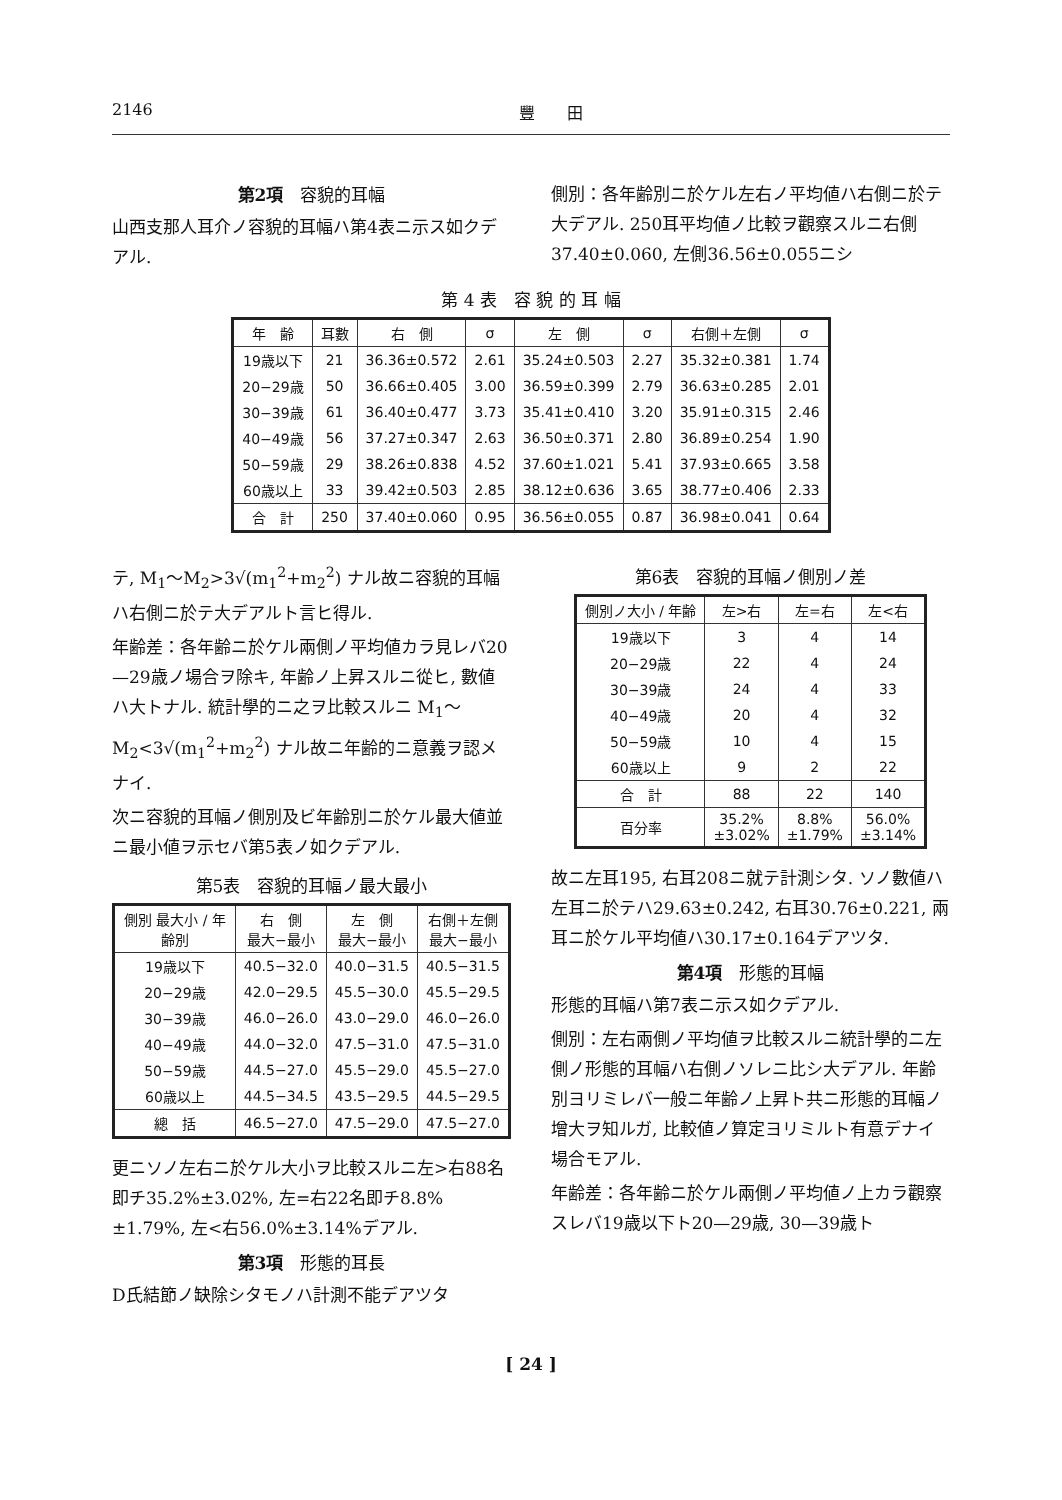2146 豐　　田
第2項　容貌的耳幅
山西支那人耳介ノ容貌的耳幅ハ第4表ニ示ス如クデアル.
側別：各年齢別ニ於ケル左右ノ平均値ハ右側ニ於テ大デアル. 250耳平均値ノ比較ヲ觀察スルニ右側37.40±0.060, 左側36.56±0.055ニシ
第 4 表　容 貌 的 耳 幅
| 年 齢 | 耳數 | 右 側 | σ | 左 側 | σ | 右側＋左側 | σ |
| --- | --- | --- | --- | --- | --- | --- | --- |
| 19歳以下 | 21 | 36.36±0.572 | 2.61 | 35.24±0.503 | 2.27 | 35.32±0.381 | 1.74 |
| 20−29歳 | 50 | 36.66±0.405 | 3.00 | 36.59±0.399 | 2.79 | 36.63±0.285 | 2.01 |
| 30−39歳 | 61 | 36.40±0.477 | 3.73 | 35.41±0.410 | 3.20 | 35.91±0.315 | 2.46 |
| 40−49歳 | 56 | 37.27±0.347 | 2.63 | 36.50±0.371 | 2.80 | 36.89±0.254 | 1.90 |
| 50−59歳 | 29 | 38.26±0.838 | 4.52 | 37.60±1.021 | 5.41 | 37.93±0.665 | 3.58 |
| 60歳以上 | 33 | 39.42±0.503 | 2.85 | 38.12±0.636 | 3.65 | 38.77±0.406 | 2.33 |
| 合 計 | 250 | 37.40±0.060 | 0.95 | 36.56±0.055 | 0.87 | 36.98±0.041 | 0.64 |
テ, M<sub>1</sub>〜M<sub>2</sub>>3√(m<sub>1</sub><sup>2</sup>+m<sub>2</sub><sup>2</sup>) ナル故ニ容貌的耳幅ハ右側ニ於テ大デアルト言ヒ得ル.
年齢差：各年齢ニ於ケル兩側ノ平均値カラ見レバ20—29歳ノ場合ヲ除キ, 年齢ノ上昇スルニ從ヒ, 數値ハ大トナル. 統計學的ニ之ヲ比較スルニ M<sub>1</sub>〜M<sub>2</sub><3√(m<sub>1</sub><sup>2</sup>+m<sub>2</sub><sup>2</sup>) ナル故ニ年齢的ニ意義ヲ認メナイ.
次ニ容貌的耳幅ノ側別及ビ年齢別ニ於ケル最大値並ニ最小値ヲ示セバ第5表ノ如クデアル.
第5表　容貌的耳幅ノ最大最小
| 側別 最大小 / 年齢別 | 右 側 最大−最小 | 左 側 最大−最小 | 右側＋左側 最大−最小 |
| --- | --- | --- | --- |
| 19歳以下 | 40.5−32.0 | 40.0−31.5 | 40.5−31.5 |
| 20−29歳 | 42.0−29.5 | 45.5−30.0 | 45.5−29.5 |
| 30−39歳 | 46.0−26.0 | 43.0−29.0 | 46.0−26.0 |
| 40−49歳 | 44.0−32.0 | 47.5−31.0 | 47.5−31.0 |
| 50−59歳 | 44.5−27.0 | 45.5−29.0 | 45.5−27.0 |
| 60歳以上 | 44.5−34.5 | 43.5−29.5 | 44.5−29.5 |
| 總 括 | 46.5−27.0 | 47.5−29.0 | 47.5−27.0 |
更ニソノ左右ニ於ケル大小ヲ比較スルニ左>右88名即チ35.2%±3.02%, 左=右22名即チ8.8%±1.79%, 左<右56.0%±3.14%デアル.
第3項　形態的耳長
D氏結節ノ缺除シタモノハ計測不能デアツタ
第6表　容貌的耳幅ノ側別ノ差
| 側別ノ大小 / 年齢 | 左>右 | 左=右 | 左<右 |
| --- | --- | --- | --- |
| 19歳以下 | 3 | 4 | 14 |
| 20−29歳 | 22 | 4 | 24 |
| 30−39歳 | 24 | 4 | 33 |
| 40−49歳 | 20 | 4 | 32 |
| 50−59歳 | 10 | 4 | 15 |
| 60歳以上 | 9 | 2 | 22 |
| 合 計 | 88 | 22 | 140 |
| 百分率 | 35.2% ±3.02% | 8.8% ±1.79% | 56.0% ±3.14% |
故ニ左耳195, 右耳208ニ就テ計測シタ. ソノ數値ハ左耳ニ於テハ29.63±0.242, 右耳30.76±0.221, 兩耳ニ於ケル平均値ハ30.17±0.164デアツタ.
第4項　形態的耳幅
形態的耳幅ハ第7表ニ示ス如クデアル.
側別：左右兩側ノ平均値ヲ比較スルニ統計學的ニ左側ノ形態的耳幅ハ右側ノソレニ比シ大デアル. 年齢別ヨリミレバ一般ニ年齢ノ上昇ト共ニ形態的耳幅ノ增大ヲ知ルガ, 比較値ノ算定ヨリミルト有意デナイ場合モアル.
年齢差：各年齢ニ於ケル兩側ノ平均値ノ上カラ觀察スレバ19歳以下ト20—29歳, 30—39歳ト
[ 24 ]